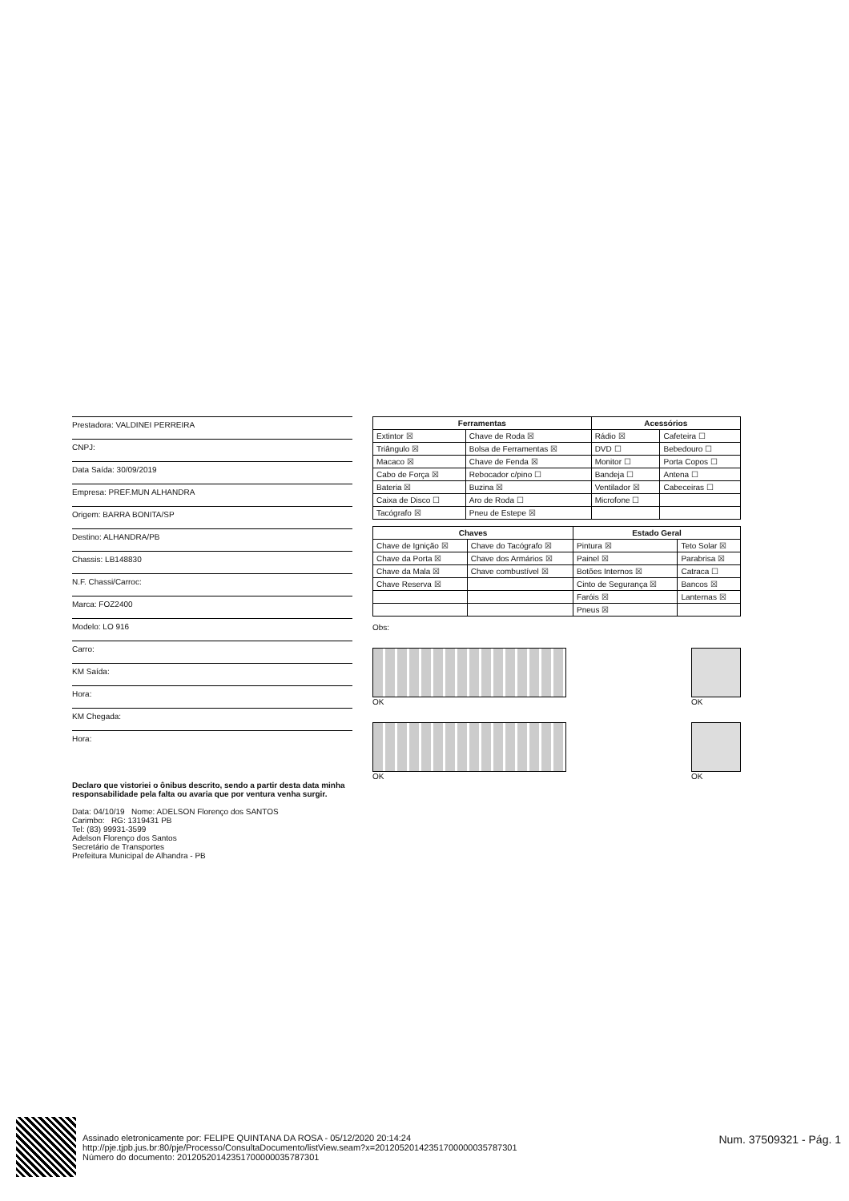Prestadora: VALDINEI PERREIRA
CNPJ:
Data Saída: 30/09/2019
Empresa: PREF.MUN ALHANDRA
Origem: BARRA BONITA/SP
Destino: ALHANDRA/PB
Chassis: LB148830
N.F. Chassi/Carroc:
Marca: FOZ2400
Modelo: LO 916
Carro:
KM Saída:
Hora:
KM Chegada:
Hora:
| Ferramentas | | Acessórios | |
| --- | --- | --- | --- |
| Extintor ☒ | Chave de Roda ☒ | Rádio ☒ | Cafeteira ☐ |
| Triângulo ☒ | Bolsa de Ferramentas ☒ | DVD ☐ | Bebedouro ☐ |
| Macaco ☒ | Chave de Fenda ☒ | Monitor ☐ | Porta Copos ☐ |
| Cabo de Força ☒ | Rebocador c/pino ☐ | Bandeja ☐ | Antena ☐ |
| Bateria ☒ | Buzina ☒ | Ventilador ☒ | Cabeceiras ☐ |
| Caixa de Disco ☐ | Aro de Roda ☐ | Microfone ☐ | |
| Tacógrafo ☒ | Pneu de Estepe ☒ | | |
| Chaves | | Estado Geral | |
| --- | --- | --- | --- |
| Chave de Ignição ☒ | Chave do Tacógrafo ☒ | Pintura ☒ | Teto Solar ☒ |
| Chave da Porta ☒ | Chave dos Armários ☒ | Painel ☒ | Parabrisa ☒ |
| Chave da Mala ☒ | Chave combustível ☒ | Botões Internos ☒ | Catraca ☐ |
| Chave Reserva ☒ | | Cinto de Segurança ☒ | Bancos ☒ |
| | | Faróis ☒ | Lanternas ☒ |
| | | Pneus ☒ | |
Obs:
OK OK
OK OK
Declaro que vistoriei o ônibus descrito, sendo a partir desta data minha responsabilidade pela falta ou avaria que por ventura venha surgir.
Data: 04/10/19 Nome: ADELSON Florenço dos SANTOS
Carimbo: RG: 1319431 PB
Tel: (83) 99931-3599
Adelson Florenço dos Santos
Secretário de Transportes
Prefeitura Municipal de Alhandra - PB
Assinado eletronicamente por: FELIPE QUINTANA DA ROSA - 05/12/2020 20:14:24
http://pje.tjpb.jus.br:80/pje/Processo/ConsultaDocumento/listView.seam?x=20120520142351700000035787301
Número do documento: 20120520142351700000035787301
Num. 37509321 - Pág. 1